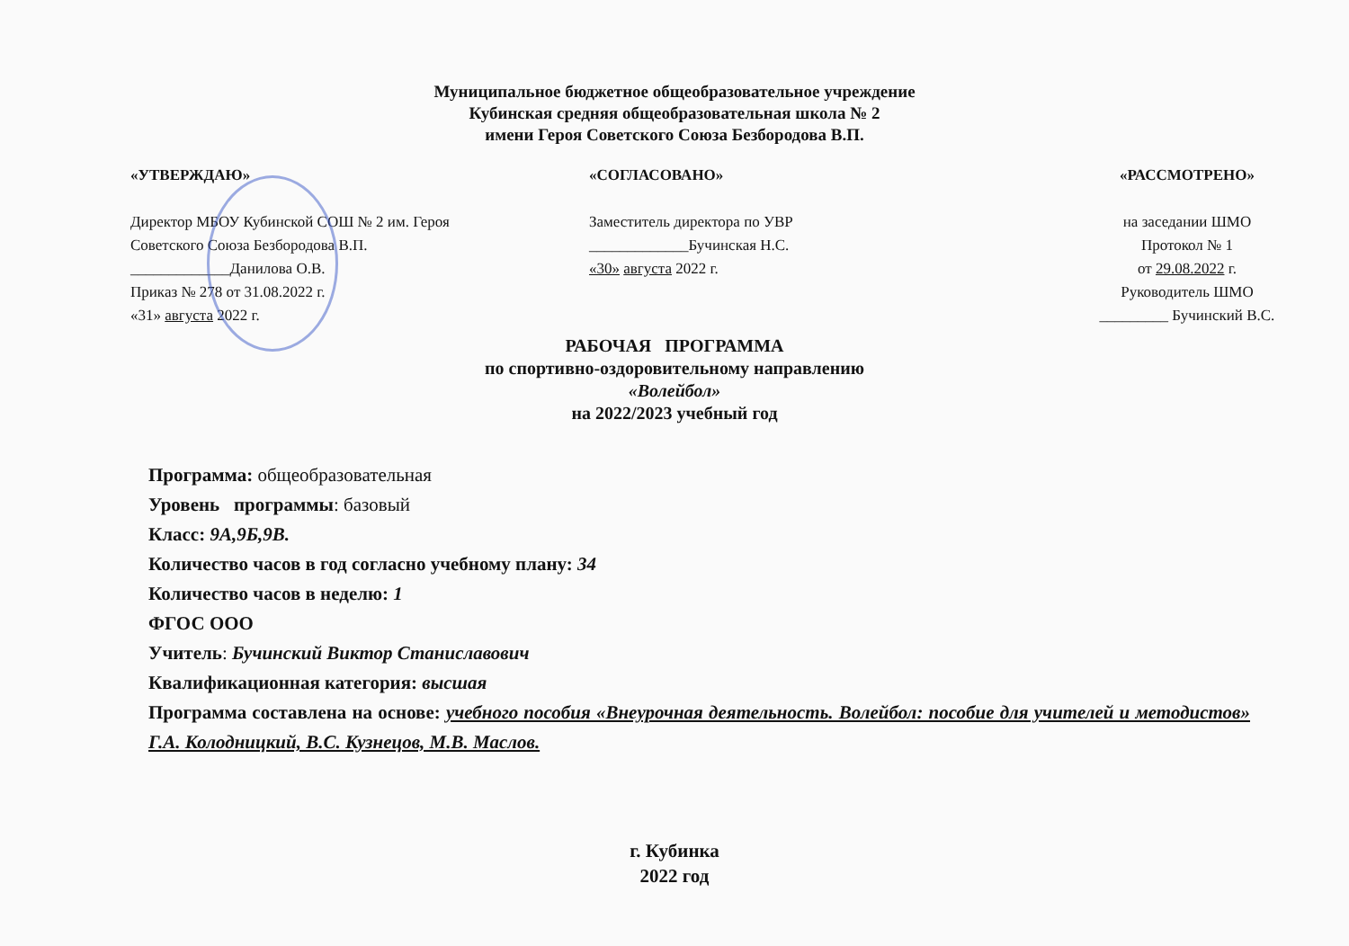Муниципальное бюджетное общеобразовательное учреждение
Кубинская средняя общеобразовательная школа № 2
имени Героя Советского Союза Безбородова В.П.
«УТВЕРЖДАЮ»
Директор МБОУ Кубинской СОШ № 2 им. Героя
Советского Союза Безбородова В.П.
_____________Данилова О.В.
Приказ № 278 от 31.08.2022 г.
«31» августа 2022 г.
«СОГЛАСОВАНО»
Заместитель директора по УВР
_____________Бучинская Н.С.
«30» августа 2022 г.
«РАССМОТРЕНО»
на заседании ШМО
Протокол № 1
от 29.08.2022 г.
Руководитель ШМО
_________ Бучинский В.С.
РАБОЧАЯ ПРОГРАММА
по спортивно-оздоровительному направлению
«Волейбол»
на 2022/2023 учебный год
Программа: общеобразовательная
Уровень программы: базовый
Класс: 9А,9Б,9В.
Количество часов в год согласно учебному плану: 34
Количество часов в неделю: 1
ФГОС ООО
Учитель: Бучинский Виктор Станиславович
Квалификационная категория: высшая
Программа составлена на основе: учебного пособия «Внеурочная деятельность. Волейбол: пособие для учителей и методистов» Г.А. Колодницкий, В.С. Кузнецов, М.В. Маслов.
г. Кубинка
2022 год